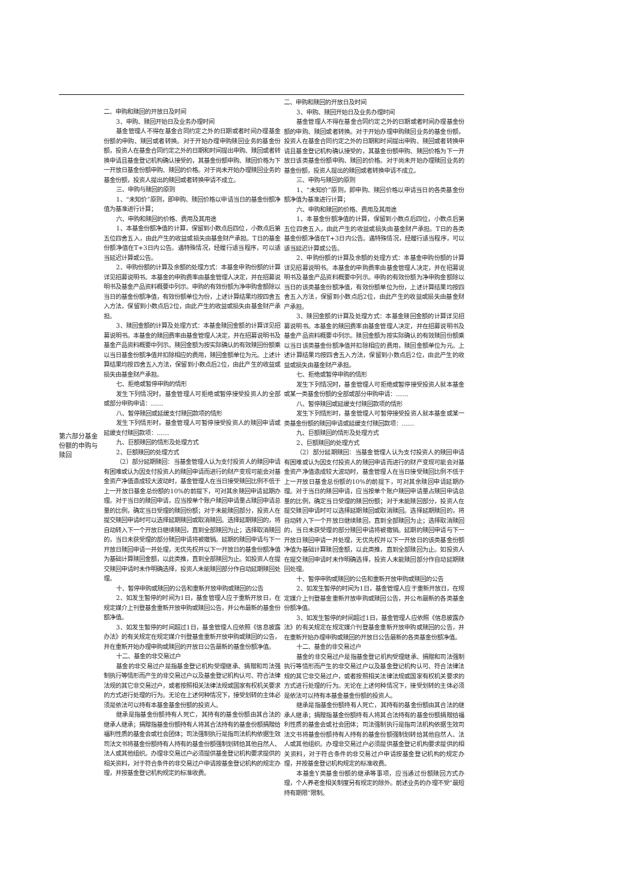| 第六部分基金份额的申购与赎回 | 二、申购和赎回的开放日及时间 3、申购、赎回开始日及业务办理时间 基金管理人不得在基金合同约定之外的日期或者时间办理基金份额的申购、赎回或者转换。对于开始办理申购赎回业务的基金份额，投资人在基金合同约定之外的日期和时间提出申购、赎回或者转换申请且基金登记机构确认接受的，其基金份额申购、赎回价格为下一开放日基金份额申购、赎回的价格。对于尚未开始办理赎回业务的基金份额，投资人提出的赎回或者转换申请不成立。 三、申购与赎回的原则 1、“未知价”原则，即申购、赎回价格以申请当日的基金份额净值为基准进行计算； 六、申购和赎回的价格、费用及其用途 1、本基金份额净值的计算，保留到小数点后四位，小数点后第五位四舍五入，由此产生的收益或损失由基金财产承担。T日的基金份额净值在T+3日内公告。遇特殊情况，经履行适当程序，可以适当延迟计算或公告。 2、申购份额的计算及余额的处理方式：本基金申购份额的计算详见招募说明书。本基金的申购费率由基金管理人决定，并在招募说明书及基金产品资料概要中列示。申购的有效份额为净申购金额除以当日的基金份额净值，有效份额单位为份，上述计算结果均按四舍五入方法，保留到小数点后2位，由此产生的收益或损失由基金财产承担。 3、赎回金额的计算及处理方式：本基金赎回金额的计算详见招募说明书。本基金的赎回费率由基金管理人决定，并在招募说明书及基金产品资料概要中列示。赎回金额为按实际确认的有效赎回份额乘以当日基金份额净值并扣除相应的费用，赎回金额单位为元。上述计算结果均按四舍五入方法，保留到小数点后2位，由此产生的收益或损失由基金财产承担。 七、拒绝或暂停申购的情形 发生下列情况时，基金管理人可拒绝或暂停接受投资人的全部或部分申购申请：…… 八、暂停赎回或延缓支付赎回款项的情形 发生下列情形时，基金管理人可暂停接受投资人的赎回申请或延缓支付赎回款项：…… 九、巨额赎回的情形及处理方式 2、巨额赎回的处理方式 （2）部分延期赎回：当基金管理人认为支付投资人的赎回申请有困难或认为因支付投资人的赎回申请而进行的财产变现可能会对基金资产净值造成较大波动时，基金管理人在当日接受赎回比例不低于上一开放日基金总份额的10%的前提下，可对其余赎回申请延期办理。对于当日的赎回申请，应当按单个账户赎回申请量占赎回申请总量的比例，确定当日受理的赎回份额；对于未能赎回部分，投资人在提交赎回申请时可以选择延期赎回或取消赎回。选择延期赎回的，将自动转入下一个开放日继续赎回，直到全部赎回为止；选择取消赎回的，当日未获受理的部分赎回申请将被撤销。延期的赎回申请与下一开放日赎回申请一并处理，无优先权并以下一开放日的基金份额净值为基础计算赎回金额，以此类推，直到全部赎回为止。如投资人在提交赎回申请时未作明确选择，投资人未能赎回部分作自动延期赎回处理。 十、暂停申购或赎回的公告和重新开放申购或赎回的公告 2、如发生暂停的时间为1日，基金管理人应于重新开放日，在规定媒介上刊登基金重新开放申购或赎回公告，并公布最新的基金份额净值。 3、如发生暂停的时间超过1日，基金管理人应依照《信息披露办法》的有关规定在规定媒介刊登基金重新开放申购或赎回的公告，并在重新开始办理申购或赎回的开放日公告最新的基金份额净值。 十二、基金的非交易过户 基金的非交易过户是指基金登记机构受理继承、捐赠和司法强制执行等情形而产生的非交易过户以及基金登记机构认可、符合法律法规的其它非交易过户，或者按照相关法律法规或国家有权机关要求的方式进行处理的行为。无论在上述何种情况下，接受划转的主体必须是依法可以持有本基金基金份额的投资人。 继承是指基金份额持有人死亡，其持有的基金份额由其合法的继承人继承；捐赠指基金份额持有人将其合法持有的基金份额捐赠给福利性质的基金会或社会团体；司法强制执行是指司法机构依据生效司法文书将基金份额持有人持有的基金份额强制划转给其他自然人、法人或其他组织。办理非交易过户必须提供基金登记机构要求提供的相关资料，对于符合条件的非交易过户申请按基金登记机构的规定办理，并按基金登记机构规定的标准收费。 | 二、申购和赎回的开放日及时间 3、申购、赎回开始日及业务办理时间 基金管理人不得在基金合同约定之外的日期或者时间办理基金份额的申购、赎回或者转换。对于开始办理申购赎回业务的基金份额，投资人在基金合同约定之外的日期和时间提出申购、赎回或者转换申请且基金登记机构确认接受的，其基金份额申购、赎回价格为下一开放日该类基金份额申购、赎回的价格。对于尚未开始办理赎回业务的基金份额，投资人提出的赎回或者转换申请不成立。 三、申购与赎回的原则 1、“未知价”原则，即申购、赎回价格以申请当日的各类基金份额净值为基准进行计算； 六、申购和赎回的价格、费用及其用途 1、本基金份额净值的计算，保留到小数点后四位，小数点后第五位四舍五入，由此产生的收益或损失由基金财产承担。T日的各类基金份额净值在T+3日内公告。遇特殊情况，经履行适当程序，可以适当延迟计算或公告。 2、申购份额的计算及余额的处理方式：本基金申购份额的计算详见招募说明书。本基金的申购费率由基金管理人决定，并在招募说明书及基金产品资料概要中列示。申购的有效份额为净申购金额除以当日的该类基金份额净值，有效份额单位为份，上述计算结果均按四舍五入方法，保留到小数点后2位，由此产生的收益或损失由基金财产承担。 3、赎回金额的计算及处理方式：本基金赎回金额的计算详见招募说明书。本基金的赎回费率由基金管理人决定，并在招募说明书及基金产品资料概要中列示。赎回金额为按实际确认的有效赎回份额乘以当日该类基金份额净值并扣除相应的费用，赎回金额单位为元。上述计算结果均按四舍五入方法，保留到小数点后2位，由此产生的收益或损失由基金财产承担。 七、拒绝或暂停申购的情形 发生下列情况时，基金管理人可拒绝或暂停接受投资人就本基金或某一类基金份额的全部或部分申购申请：…… 八、暂停赎回或延缓支付赎回款项的情形 发生下列情形时，基金管理人可暂停接受投资人就本基金或某一类基金份额的赎回申请或延缓支付赎回款项：…… 九、巨额赎回的情形及处理方式 2、巨额赎回的处理方式 （2）部分延期赎回：当基金管理人认为支付投资人的赎回申请有困难或认为因支付投资人的赎回申请而进行的财产变现可能会对基金资产净值造成较大波动时，基金管理人在当日接受赎回比例不低于上一开放日基金总份额的10%的前提下，可对其余赎回申请延期办理。对于当日的赎回申请，应当按单个账户赎回申请量占赎回申请总量的比例，确定当日受理的赎回份额；对于未能赎回部分，投资人在提交赎回申请时可以选择延期赎回或取消赎回。选择延期赎回的，将自动转入下一个开放日继续赎回，直到全部赎回为止；选择取消赎回的，当日未获受理的部分赎回申请将被撤销。延期的赎回申请与下一开放日赎回申请一并处理，无优先权并以下一开放日的该类基金份额净值为基础计算赎回金额，以此类推，直到全部赎回为止。如投资人在提交赎回申请时未作明确选择，投资人未能赎回部分作自动延期赎回处理。 十、暂停申购或赎回的公告和重新开放申购或赎回的公告 2、如发生暂停的时间为1日，基金管理人应于重新开放日，在规定媒介上刊登基金重新开放申购或赎回公告，并公布最新的各类基金份额净值。 3、如发生暂停的时间超过1日，基金管理人应依照《信息披露办法》的有关规定在规定媒介刊登基金重新开放申购或赎回的公告，并在重新开始办理申购或赎回的开放日公告最新的各类基金份额净值。 十二、基金的非交易过户 基金的非交易过户是指基金登记机构受理继承、捐赠和司法强制执行等情形而产生的非交易过户以及基金登记机构认可、符合法律法规的其它非交易过户，或者按照相关法律法规或国家有权机关要求的方式进行处理的行为。无论在上述何种情况下，接受划转的主体必须是依法可以持有本基金基金份额的投资人。 继承是指基金份额持有人死亡，其持有的基金份额由其合法的继承人继承；捐赠指基金份额持有人将其合法持有的基金份额捐赠给福利性质的基金会或社会团体；司法强制执行是指司法机构依据生效司法文书将基金份额持有人持有的基金份额强制划转给其他自然人、法人或其他组织。办理非交易过户必须提供基金登记机构要求提供的相关资料，对于符合条件的非交易过户申请按基金登记机构的规定办理，并按基金登记机构规定的标准收费。 本基金Y类基金份额的继承等事项，应当通过份额赎回方式办理，个人养老金相关制度另有规定的除外。前述业务的办理不受“最短持有期限”限制。 |